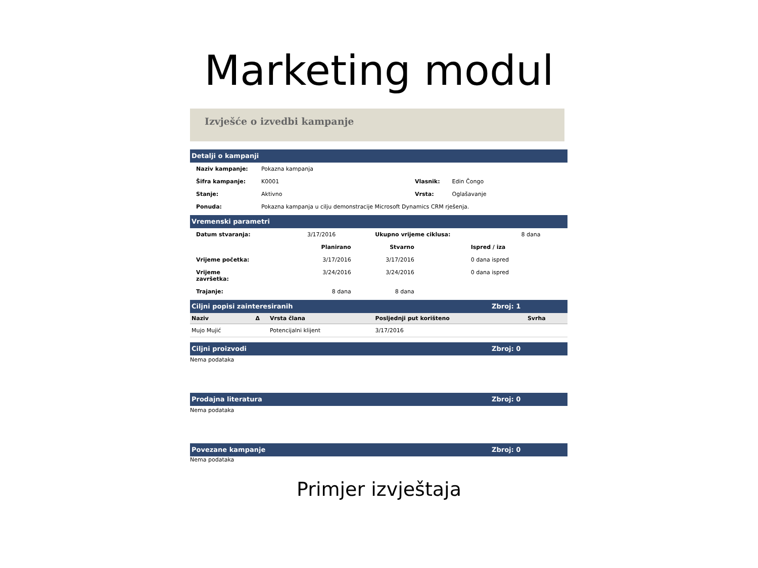Marketing modul
Izvješće o izvedbi kampanje
Detalji o kampanji
| Naziv kampanje: | Pokazna kampanja | | |
| Šifra kampanje: | K0001 | Vlasnik: | Edin Čongo |
| Stanje: | Aktivno | Vrsta: | Oglašavanje |
| Ponuda: | Pokazna kampanja u cilju demonstracije Microsoft Dynamics CRM rješenja. | | |
Vremenski parametri
| Datum stvaranja: | 3/17/2016 | Ukupno vrijeme ciklusa: | 8 dana |
| | Planirano | Stvarno | Ispred / iza |
| --- | --- | --- | --- |
| Vrijeme početka: | 3/17/2016 | 3/17/2016 | 0 dana ispred |
| Vrijeme završetka: | 3/24/2016 | 3/24/2016 | 0 dana ispred |
| Trajanje: | 8 dana | 8 dana | |
Ciljni popisi zainteresiranih Zbroj: 1
| Naziv | Δ | Vrsta člana | Posljednji put korišteno | Svrha |
| --- | --- | --- | --- | --- |
| Mujo Mujić | | Potencijalni klijent | 3/17/2016 | |
Ciljni proizvodi Zbroj: 0
Nema podataka
Prodajna literatura Zbroj: 0
Nema podataka
Povezane kampanje Zbroj: 0
Nema podataka
Primjer izvještaja